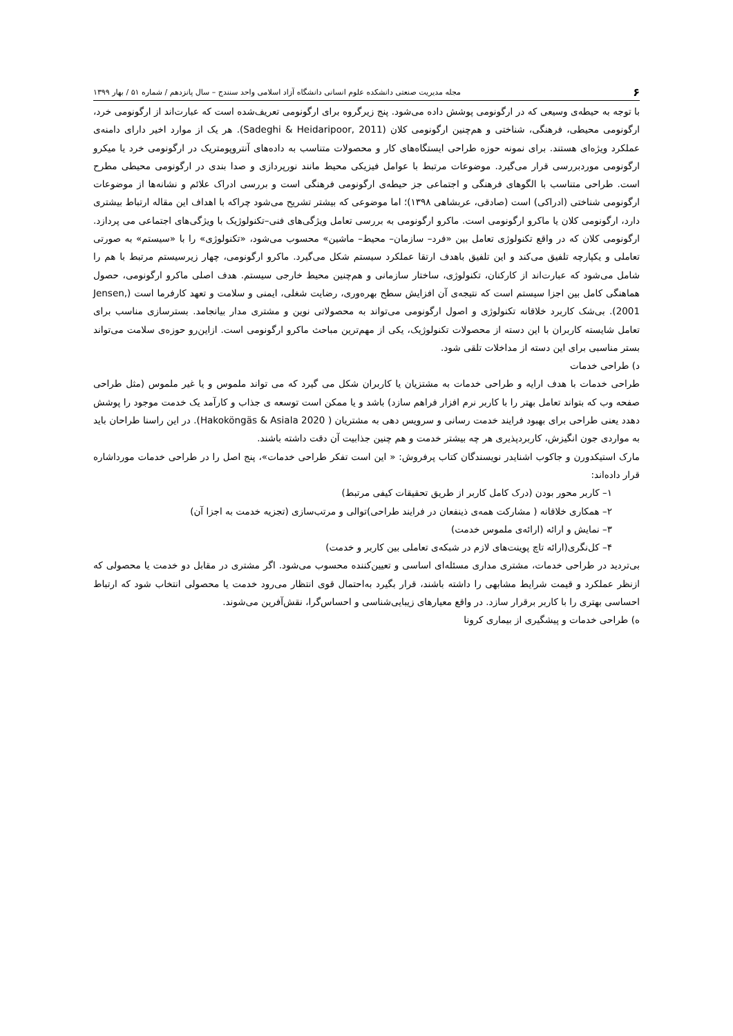۶ مجله مدیریت صنعتی دانشکده علوم انسانی دانشگاه آزاد اسلامی واحد سنندج – سال پانزدهم / شماره ۵۱ / بهار ۱۳۹۹
با توجه به حیطه‌ی وسیعی که در ارگونومی پوشش داده می‌شود. پنج زیرگروه برای ارگونومی تعریف‌شده است که عبارت‌اند از ارگونومی خرد، ارگونومی محیطی، فرهنگی، شناختی و هم‌چنین ارگونومی کلان (Sadeghi & Heidaripoor, 2011). هر یک از موارد اخیر دارای دامنه‌ی عملکرد ویژه‌ای هستند. برای نمونه حوزه طراحی ایستگاه‌های کار و محصولات متناسب به داده‌های آنتروپومتریک در ارگونومی خرد یا میکرو ارگونومی موردبررسی قرار می‌گیرد. موضوعات مرتبط با عوامل فیزیکی محیط مانند نورپردازی و صدا بندی در ارگونومی محیطی مطرح است. طراحی متناسب با الگوهای فرهنگی و اجتماعی جز حیطه‌ی ارگونومی فرهنگی است و بررسی ادراک علائم و نشانه‌ها از موضوعات ارگونومی شناختی (ادراکی) است (صادقی، عربشاهی ۱۳۹۸)؛ اما موضوعی که بیشتر تشریح می‌شود چراکه با اهداف این مقاله ارتباط بیشتری دارد، ارگونومی کلان یا ماکرو ارگونومی است. ماکرو ارگونومی به بررسی تعامل ویژگی‌های فنی–تکنولوژیک با ویژگی‌های اجتماعی می پردازد. ارگونومی کلان که در واقع تکنولوژی تعامل بین «فرد– سازمان– محیط– ماشین» محسوب می‌شود، «تکنولوژی» را با «سیستم» به صورتی تعاملی و یکپارچه تلفیق می‌کند و این تلفیق باهدف ارتقا عملکرد سیستم شکل می‌گیرد. ماکرو ارگونومی، چهار زیرسیستم مرتبط با هم را شامل می‌شود که عبارت‌اند از کارکنان، تکنولوژی، ساختار سازمانی و هم‌چنین محیط خارجی سیستم. هدف اصلی ماکرو ارگونومی، حصول هماهنگی کامل بین اجزا سیستم است که نتیجه‌ی آن افزایش سطح بهره‌وری، رضایت شغلی، ایمنی و سلامت و تعهد کارفرما است (Jensen, 2001). بی‌شک کاربرد خلاقانه تکنولوژی و اصول ارگونومی می‌تواند به محصولاتی نوین و مشتری مدار بیانجامد. بسترسازی مناسب برای تعامل شایسته کاربران با این دسته از محصولات تکنولوژیک، یکی از مهم‌ترین مباحث ماکرو ارگونومی است. ازاین‌رو حوزه‌ی سلامت می‌تواند بستر مناسبی برای این دسته از مداخلات تلقی شود.
د) طراحی خدمات
طراحی خدمات با هدف ارایه و طراحی خدمات به مشتزیان یا کاربران شکل می گیرد که می تواند ملموس و یا غیر ملموس (مثل طراحی صفحه وب که بتواند تعامل بهتر را با کاربر نرم افزار فراهم سازد) باشد و یا ممکن است توسعه ی جذاب و کارآمد یک خدمت موجود را پوشش دهدد یعنی طراحی برای بهبود فرایند خدمت رسانی و سرویس دهی به مشتریان ( Hakoköngäs & Asiala 2020). در این راسنا طراحان باید به مواردی جون انگیزش، کاربردپذیری هر چه بیشتر خدمت و هم چنین جذابیت آن دقت داشته باشند.
مارک استیکدورن و جاکوب اشنایدر نویسندگان کتاب پرفروش: « این است تفکر طراحی خدمات»، پنج اصل را در طراحی خدمات مورداشاره قرار داده‌اند:
۱– کاربر محور بودن (درک کامل کاربر از طریق تحقیقات کیفی مرتبط)
۲– همکاری خلاقانه ( مشارکت همه‌ی ذینفعان در فرایند طراحی)توالی و مرتب‌سازی (تجزیه خدمت به اجزا آن)
۳– نمایش و ارائه (ارائه‌ی ملموس خدمت)
۴– کل‌نگری(ارائه تاچ پوینت‌های لازم در شبکه‌ی تعاملی بین کاربر و خدمت)
بی‌تردید در طراحی خدمات، مشتری مداری مسئله‌ای اساسی و تعیین‌کننده محسوب می‌شود. اگر مشتری در مقابل دو خدمت یا محصولی که ازنظر عملکرد و قیمت شرایط مشابهی را داشته باشند، قرار بگیرد به‌احتمال قوی انتظار می‌رود خدمت یا محصولی انتخاب شود که ارتباط احساسی بهتری را با کاربر برقرار سازد. در واقع معیارهای زیبایی‌شناسی و احساس‌گرا، نقش‌آفرین می‌شوند.
ه) طراحی خدمات و پیشگیری از بیماری کرونا